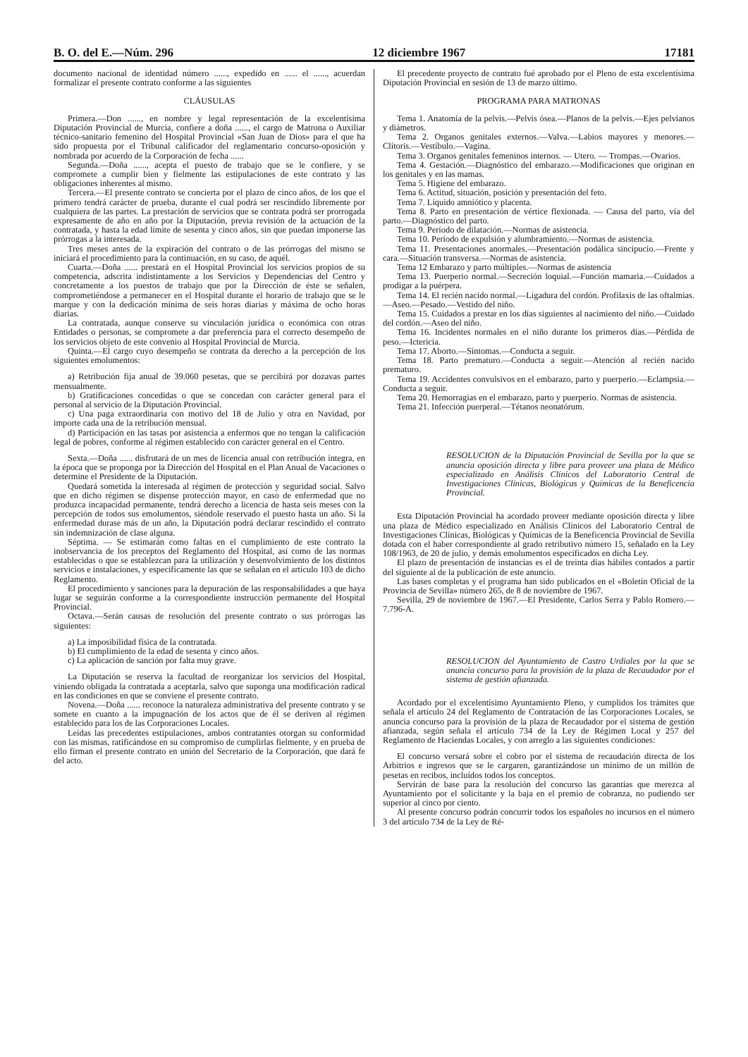B. O. del E.—Núm. 296 12 diciembre 1967 17181
documento nacional de identidad número ......, expedido en ...... el ......, acuerdan formalizar el presente contrato conforme a las siguientes
CLÁUSULAS
Primera.—Don ......, en nombre y legal representación de la excelentísima Diputación Provincial de Murcia, confiere a doña ......, el cargo de Matrona o Auxiliar técnico-sanitario femenino del Hospital Provincial «San Juan de Dios» para el que ha sido propuesta por el Tribunal calificador del reglamentario concurso-oposición y nombrada por acuerdo de la Corporación de fecha ......
Segunda.—Doña ......, acepta el puesto de trabajo que se le confiere, y se compromete a cumplir bien y fielmente las estipulaciones de este contrato y las obligaciones inherentes al mismo.
Tercera.—El presente contrato se concierta por el plazo de cinco años, de los que el primero tendrá carácter de prueba, durante el cual podrá ser rescindido libremente por cualquiera de las partes. La prestación de servicios que se contrata podrá ser prorrogada expresamente de año en año por la Diputación, previa revisión de la actuación de la contratada, y hasta la edad límite de sesenta y cinco años, sin que puedan imponerse las prórrogas a la interesada.
Tres meses antes de la expiración del contrato o de las prórrogas del mismo se iniciará el procedimiento para la continuación, en su caso, de aquél.
Cuarta.—Doña ...... prestará en el Hospital Provincial los servicios propios de su competencia, adscrita indistintamente a los Servicios y Dependencias del Centro y concretamente a los puestos de trabajo que por la Dirección de éste se señalen, comprometiéndose a permanecer en el Hospital durante el horario de trabajo que se le marque y con la dedicación mínima de seis horas diarias y máxima de ocho horas diarias.
La contratada, aunque conserve su vinculación jurídica o económica con otras Entidades o personas, se compromete a dar preferencia para el correcto desempeño de los servicios objeto de este convenio al Hospital Provincial de Murcia.
Quinta.—El cargo cuyo desempeño se contrata da derecho a la percepción de los siguientes emolumentos:
a) Retribución fija anual de 39.060 pesetas, que se percibirá por dozavas partes mensualmente.
b) Gratificaciones concedidas o que se concedan con carácter general para el personal al servicio de la Diputación Provincial.
c) Una paga extraordinaria con motivo del 18 de Julio y otra en Navidad, por importe cada una de la retribución mensual.
d) Participación en las tasas por asistencia a enfermos que no tengan la calificación legal de pobres, conforme al régimen establecido con carácter general en el Centro.
Sexta.—Doña ...... disfrutará de un mes de licencia anual con retribución íntegra, en la época que se proponga por la Dirección del Hospital en el Plan Anual de Vacaciones o determine el Presidente de la Diputación.
Quedará sometida la interesada al régimen de protección y seguridad social. Salvo que en dicho régimen se dispense protección mayor, en caso de enfermedad que no produzca incapacidad permanente, tendrá derecho a licencia de hasta seis meses con la percepción de todos sus emolumentos, siéndole reservado el puesto hasta un año. Si la enfermedad durase más de un año, la Diputación podrá declarar rescindido el contrato sin indemnización de clase alguna.
Séptima. — Se estimarán como faltas en el cumplimiento de este contrato la inobservancia de los preceptos del Reglamento del Hospital, así como de las normas establecidas o que se establezcan para la utilización y desenvolvimiento de los distintos servicios e instalaciones, y específicamente las que se señalan en el artículo 103 de dicho Reglamento.
El procedimiento y sanciones para la depuración de las responsabilidades a que haya lugar se seguirán conforme a la correspondiente instrucción permanente del Hospital Provincial.
Octava.—Serán causas de resolución del presente contrato o sus prórrogas las siguientes:
a) La imposibilidad física de la contratada.
b) El cumplimiento de la edad de sesenta y cinco años.
c) La aplicación de sanción por falta muy grave.
La Diputación se reserva la facultad de reorganizar los servicios del Hospital, viniendo obligada la contratada a aceptarla, salvo que suponga una modificación radical en las condiciones en que se conviene el presente contrato.
Novena.—Doña ...... reconoce la naturaleza administrativa del presente contrato y se somete en cuanto a la impugnación de los actos que de él se deriven al régimen establecido para los de las Corporaciones Locales.
Leídas las precedentes estipulaciones, ambos contratantes otorgan su conformidad con las mismas, ratificándose en su compromiso de cumplirlas fielmente, y en prueba de ello firman el presente contrato en unión del Secretario de la Corporación, que dará fe del acto.
El precedente proyecto de contrato fué aprobado por el Pleno de esta excelentísima Diputación Provincial en sesión de 13 de marzo último.
PROGRAMA PARA MATRONAS
Tema 1. Anatomía de la pelvis.—Pelvis ósea.—Planos de la pelvis.—Ejes pelvianos y diámetros.
Tema 2. Organos genitales externos.—Valva.—Labios mayores y menores.—Clítoris.—Vestíbulo.—Vagina.
Tema 3. Organos genitales femeninos internos. — Utero. — Trompas.—Ovarios.
Tema 4. Gestación.—Diagnóstico del embarazo.—Modificaciones que originan en los genitales y en las mamas.
Tema 5. Higiene del embarazo.
Tema 6. Actitud, situación, posición y presentación del feto.
Tema 7. Líquido amniótico y placenta.
Tema 8. Parto en presentación de vértice flexionada. — Causa del parto, vía del parto.—Diagnóstico del parto.
Tema 9. Período de dilatación.—Normas de asistencia.
Tema 10. Período de expulsión y alumbramiento.—Normas de asistencia.
Tema 11. Presentaciones anormales.—Presentación podálica sincipucio.—Frente y cara.—Situación transversa.—Normas de asistencia.
Tema 12 Embarazo y parto múltiples.—Normas de asistencia
Tema 13. Puerperio normal.—Secreción loquial.—Función mamaria.—Cuidados a prodigar a la puérpera.
Tema 14. El recién nacido normal.—Ligadura del cordón. Profilaxis de las oftalmias.—Aseo.—Pesado.—Vestido del niño.
Tema 15. Cuidados a prestar en los días siguientes al nacimiento del niño.—Cuidado del cordón.—Aseo del niño.
Tema 16. Incidentes normales en el niño durante los primeros días.—Pérdida de peso.—Ictericia.
Tema 17. Aborto.—Síntomas.—Conducta a seguir.
Tema 18. Parto prematuro.—Conducta a seguir.—Atención al recién nacido prematuro.
Tema 19. Accidentes convulsivos en el embarazo, parto y puerperio.—Eclampsia.—Conducta a seguir.
Tema 20. Hemorragias en el embarazo, parto y puerperio. Normas de asistencia.
Tema 21. Infección puerperal.—Tétanos neonatórum.
RESOLUCION de la Diputación Provincial de Sevilla por la que se anuncia oposición directa y libre para proveer una plaza de Médico especializado en Análisis Clínicos del Laboratorio Central de Investigaciones Clínicas, Biológicas y Químicas de la Beneficencia Provincial.
Esta Diputación Provincial ha acordado proveer mediante oposición directa y libre una plaza de Médico especializado en Análisis Clínicos del Laboratorio Central de Investigaciones Clínicas, Biológicas y Químicas de la Beneficencia Provincial de Sevilla dotada con el haber correspondiente al grado retributivo número 15, señalado en la Ley 108/1963, de 20 de julio, y demás emolumentos especificados en dicha Ley.
El plazo de presentación de instancias es el de treinta días hábiles contados a partir del siguiente al de la publicación de este anuncio.
Las bases completas y el programa han sido publicados en el «Boletín Oficial de la Provincia de Sevilla» número 265, de 8 de noviembre de 1967.
Sevilla, 29 de noviembre de 1967.—El Presidente, Carlos Serra y Pablo Romero.—7.796-A.
RESOLUCION del Ayuntamiento de Castro Urdiales por la que se anuncia concurso para la provisión de la plaza de Recaudador por el sistema de gestión afianzada.
Acordado por el excelentísimo Ayuntamiento Pleno, y cumplidos los trámites que señala el artículo 24 del Reglamento de Contratación de las Corporaciones Locales, se anuncia concurso para la provisión de la plaza de Recaudador por el sistema de gestión afianzada, según señala el artículo 734 de la Ley de Régimen Local y 257 del Reglamento de Haciendas Locales, y con arreglo a las siguientes condiciones:
El concurso versará sobre el cobro por el sistema de recaudación directa de los Arbitrios e ingresos que se le cargaren, garantizándose un mínimo de un millón de pesetas en recibos, incluídos todos los conceptos.
Servirán de base para la resolución del concurso las garantías que merezca al Ayuntamiento por el solicitante y la baja en el premio de cobranza, no pudiendo ser superior al cinco por ciento.
Al presente concurso podrán concurrir todos los españoles no incursos en el número 3 del artículo 734 de la Ley de Ré-